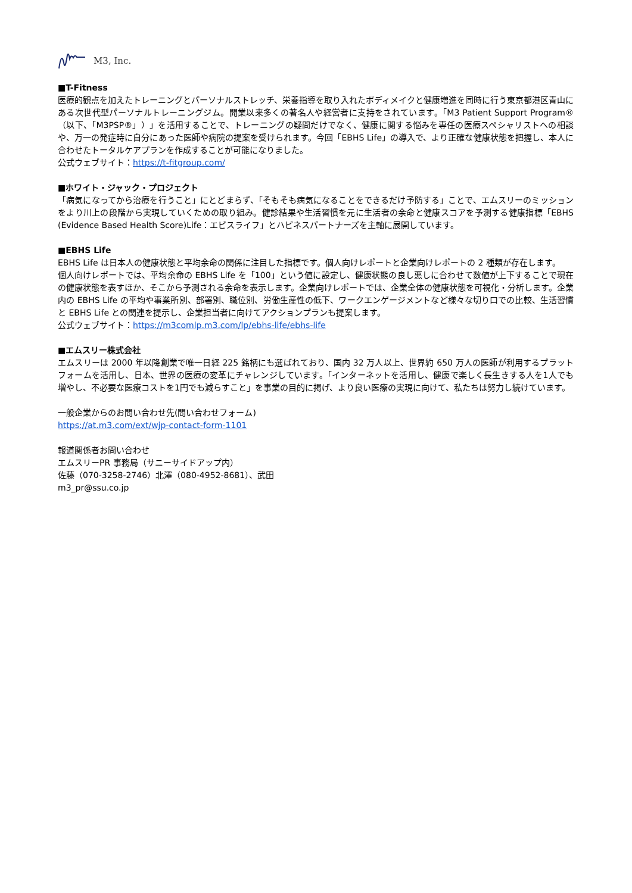M3, Inc.
■T-Fitness
医療的観点を加えたトレーニングとパーソナルストレッチ、栄養指導を取り入れたボディメイクと健康増進を同時に行う東京都港区青山にある次世代型パーソナルトレーニングジム。開業以来多くの著名人や経営者に支持をされています。「M3 Patient Support Program®（以下、「M3PSP®」）」を活用することで、トレーニングの疑問だけでなく、健康に関する悩みを専任の医療スペシャリストへの相談や、万一の発症時に自分にあった医師や病院の提案を受けられます。今回「EBHS Life」の導入で、より正確な健康状態を把握し、本人に合わせたトータルケアプランを作成することが可能になりました。
公式ウェブサイト：https://t-fitgroup.com/
■ホワイト・ジャック・プロジェクト
「病気になってから治療を行うこと」にとどまらず、「そもそも病気になることをできるだけ予防する」ことで、エムスリーのミッションをより川上の段階から実現していくための取り組み。健診結果や生活習慣を元に生活者の余命と健康スコアを予測する健康指標「EBHS (Evidence Based Health Score)Life：エビスライフ」とハピネスパートナーズを主軸に展開しています。
■EBHS Life
EBHS Life は日本人の健康状態と平均余命の関係に注目した指標です。個人向けレポートと企業向けレポートの 2 種類が存在します。
個人向けレポートでは、平均余命の EBHS Life を「100」という値に設定し、健康状態の良し悪しに合わせて数値が上下することで現在の健康状態を表すほか、そこから予測される余命を表示します。企業向けレポートでは、企業全体の健康状態を可視化・分析します。企業内の EBHS Life の平均や事業所別、部署別、職位別、労働生産性の低下、ワークエンゲージメントなど様々な切り口での比較、生活習慣と EBHS Life との関連を提示し、企業担当者に向けてアクションプランも提案します。
公式ウェブサイト：https://m3comlp.m3.com/lp/ebhs-life/ebhs-life
■エムスリー株式会社
エムスリーは 2000 年以降創業で唯一日経 225 銘柄にも選ばれており、国内 32 万人以上、世界約 650 万人の医師が利用するプラットフォームを活用し、日本、世界の医療の変革にチャレンジしています。「インターネットを活用し、健康で楽しく長生きする人を1人でも増やし、不必要な医療コストを1円でも減らすこと」を事業の目的に掲げ、より良い医療の実現に向けて、私たちは努力し続けています。
一般企業からのお問い合わせ先(問い合わせフォーム)
https://at.m3.com/ext/wjp-contact-form-1101
報道関係者お問い合わせ
エムスリーPR 事務局（サニーサイドアップ内）
佐藤（070-3258-2746）北澤（080-4952-8681）、武田
m3_pr@ssu.co.jp